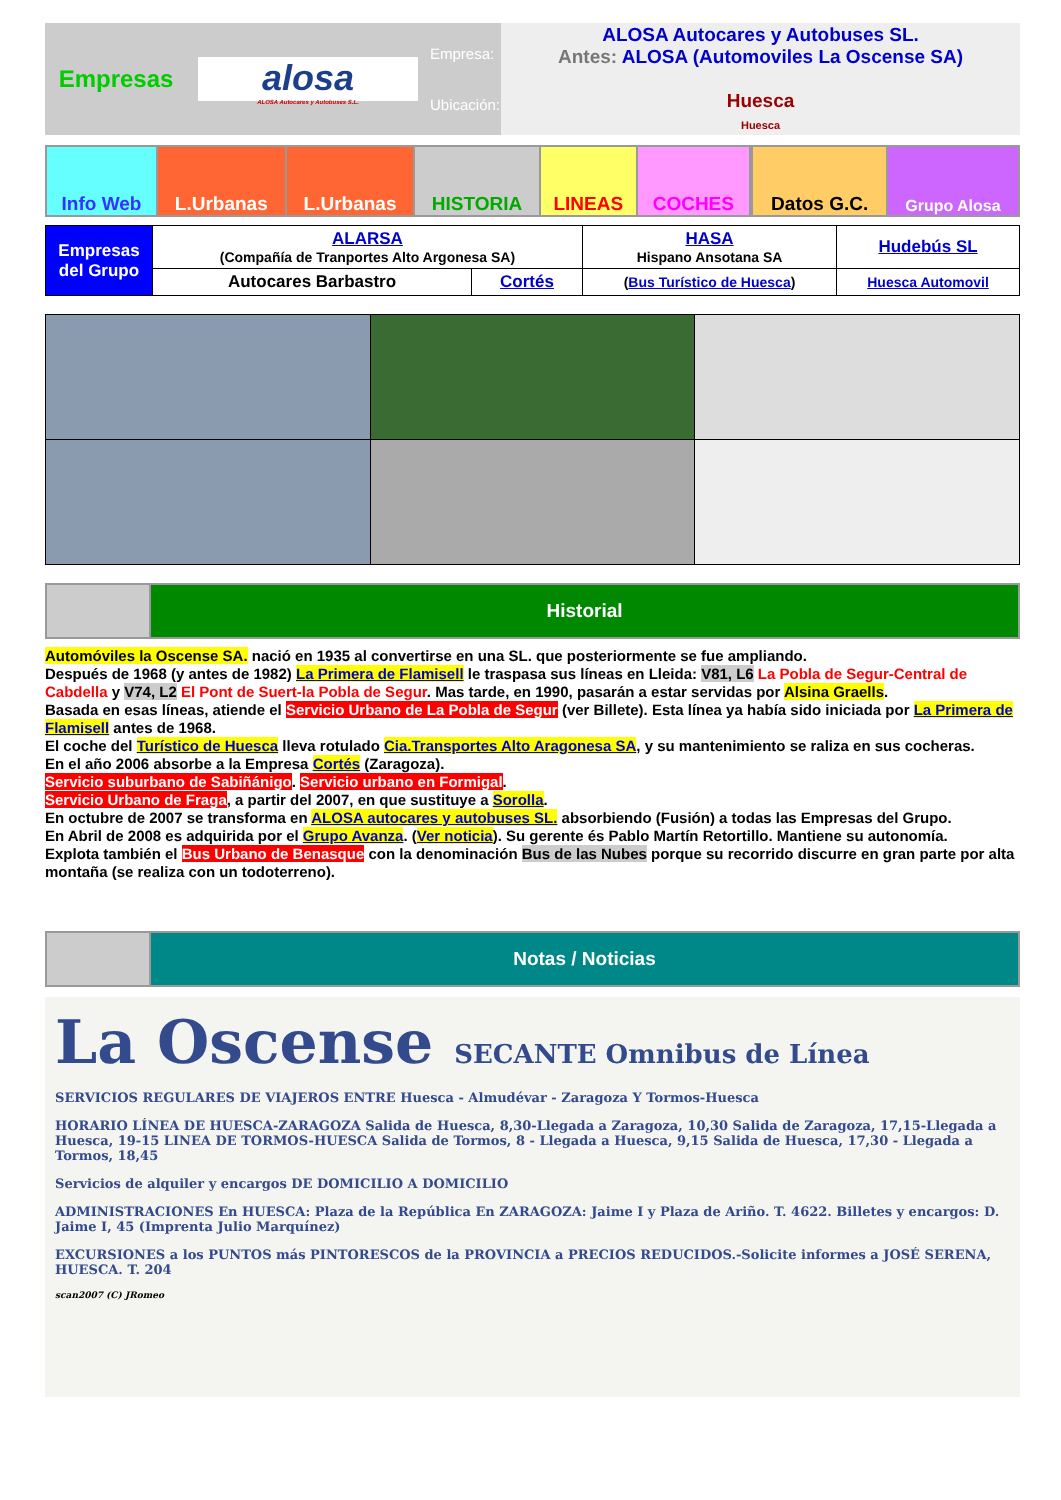| Empresas | alosa ALOSA Autocares y Autobuses S.L. | Empresa: Ubicación: | ALOSA Autocares y Autobuses SL. Antes: ALOSA (Automoviles La Oscense SA) Huesca Huesca |
| Info Web | L.Urbanas | L.Urbanas | HISTORIA | LINEAS | COCHES | | Datos G.C. | Grupo Alosa |
| Empresas del Grupo | ALARSA (Compañía de Tranportes Alto Argonesa SA) | | HASA Hispano Ansotana SA | Hudebús SL |
| | Autocares Barbastro | Cortés | ( Bus Turístico de Huesca ) | Huesca Automovil |
| | Historial |
Automóviles la Oscense SA. nació en 1935 al convertirse en una SL. que posteriormente se fue ampliando.
Después de 1968 (y antes de 1982) La Primera de Flamisell le traspasa sus líneas en Lleida: V81, L6 La Pobla de Segur-Central de Cabdella y V74, L2 El Pont de Suert-la Pobla de Segur. Mas tarde, en 1990, pasarán a estar servidas por Alsina Graells.
Basada en esas líneas, atiende el Servicio Urbano de La Pobla de Segur (ver Billete). Esta línea ya había sido iniciada por La Primera de Flamisell antes de 1968.
El coche del Turístico de Huesca lleva rotulado Cia.Transportes Alto Aragonesa SA, y su mantenimiento se raliza en sus cocheras.
En el año 2006 absorbe a la Empresa Cortés (Zaragoza).
Servicio suburbano de Sabiñánigo. Servicio urbano en Formigal.
Servicio Urbano de Fraga, a partir del 2007, en que sustituye a Sorolla.
En octubre de 2007 se transforma en ALOSA autocares y autobuses SL. absorbiendo (Fusión) a todas las Empresas del Grupo.
En Abril de 2008 es adquirida por el Grupo Avanza. (Ver noticia). Su gerente és Pablo Martín Retortillo. Mantiene su autonomía.
Explota también el Bus Urbano de Benasque con la denominación Bus de las Nubes porque su recorrido discurre en gran parte por alta montaña (se realiza con un todoterreno).
| | Notas / Noticias |
La Oscense SECANTE Omnibus de Línea
SERVICIOS REGULARES DE VIAJEROS ENTRE Huesca - Almudévar - Zaragoza Y Tormos-Huesca
HORARIO LÍNEA DE HUESCA-ZARAGOZA Salida de Huesca, 8,30-Llegada a Zaragoza, 10,30 Salida de Zaragoza, 17,15-Llegada a Huesca, 19-15 LINEA DE TORMOS-HUESCA Salida de Tormos, 8 - Llegada a Huesca, 9,15 Salida de Huesca, 17,30 - Llegada a Tormos, 18,45
Servicios de alquiler y encargos DE DOMICILIO A DOMICILIO
ADMINISTRACIONES En HUESCA: Plaza de la República En ZARAGOZA: Jaime I y Plaza de Ariño. T. 4622. Billetes y encargos: D. Jaime I, 45 (Imprenta Julio Marquínez)
EXCURSIONES a los PUNTOS más PINTORESCOS de la PROVINCIA a PRECIOS REDUCIDOS.-Solicite informes a JOSÉ SERENA, HUESCA. T. 204
scan2007 (C) JRomeo